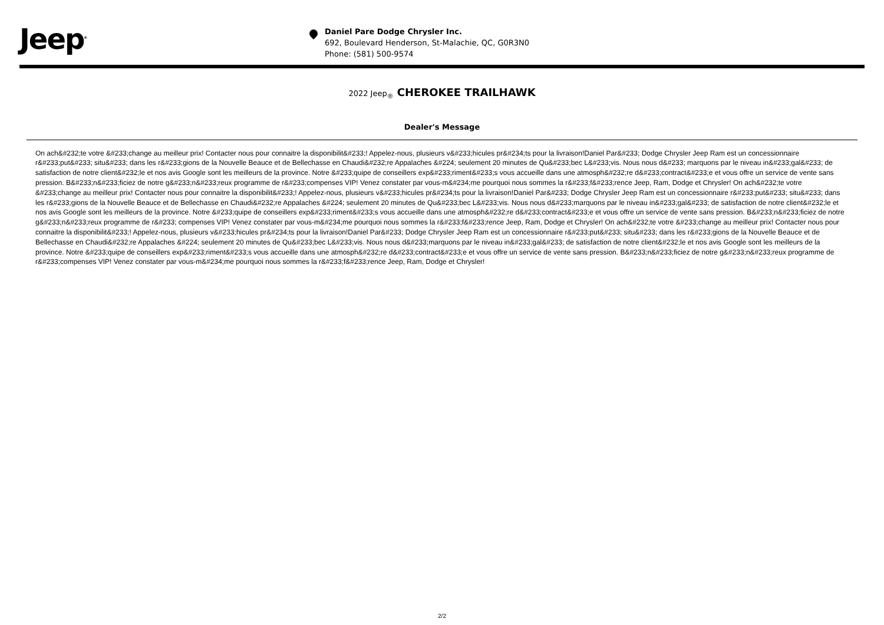Jeep<sup>®</sup>
Daniel Pare Dodge Chrysler Inc.
692, Boulevard Henderson, St-Malachie, QC, G0R3N0
Phone: (581) 500-9574
2022 Jeep<sub>®</sub> CHEROKEE TRAILHAWK
Dealer's Message
On ach&#232;te votre &#233;change au meilleur prix! Contacter nous pour connaitre la disponibilit&#233;! Appelez-nous, plusieurs v&#233;hicules pr&#234;ts pour la livraison!Daniel Par&#233; Dodge Chrysler Jeep Ram est un concessionnaire r&#233;put&#233; situ&#233; dans les r&#233;gions de la Nouvelle Beauce et de Bellechasse en Chaudi&#232;re Appalaches &#224; seulement 20 minutes de Qu&#233;bec L&#233;vis. Nous nous d&#233; marquons par le niveau in&#233;gal&#233; de satisfaction de notre client&#232;le et nos avis Google sont les meilleurs de la province. Notre &#233;quipe de conseillers exp&#233;riment&#233;s vous accueille dans une atmosph&#232;re d&#233;contract&#233;e et vous offre un service de vente sans pression. B&#233;n&#233;ficiez de notre g&#233;n&#233;reux programme de r&#233;compenses VIP! Venez constater par vous-m&#234;me pourquoi nous sommes la r&#233;f&#233;rence Jeep, Ram, Dodge et Chrysler! On ach&#232;te votre &#233;change au meilleur prix! Contacter nous pour connaitre la disponibilit&#233;! Appelez-nous, plusieurs v&#233;hicules pr&#234;ts pour la livraison!Daniel Par&#233; Dodge Chrysler Jeep Ram est un concessionnaire r&#233;put&#233; situ&#233; dans les r&#233;gions de la Nouvelle Beauce et de Bellechasse en Chaudi&#232;re Appalaches &#224; seulement 20 minutes de Qu&#233;bec L&#233;vis. Nous nous d&#233;marquons par le niveau in&#233;gal&#233; de satisfaction de notre client&#232;le et nos avis Google sont les meilleurs de la province. Notre &#233;quipe de conseillers exp&#233;riment&#233;s vous accueille dans une atmosph&#232;re d&#233;contract&#233;e et vous offre un service de vente sans pression. B&#233;n&#233;ficiez de notre g&#233;n&#233;reux programme de r&#233; compenses VIP! Venez constater par vous-m&#234;me pourquoi nous sommes la r&#233;f&#233;rence Jeep, Ram, Dodge et Chrysler! On ach&#232;te votre &#233;change au meilleur prix! Contacter nous pour connaitre la disponibilit&#233;! Appelez-nous, plusieurs v&#233;hicules pr&#234;ts pour la livraison!Daniel Par&#233; Dodge Chrysler Jeep Ram est un concessionnaire r&#233;put&#233; situ&#233; dans les r&#233;gions de la Nouvelle Beauce et de Bellechasse en Chaudi&#232;re Appalaches &#224; seulement 20 minutes de Qu&#233;bec L&#233;vis. Nous nous d&#233;marquons par le niveau in&#233;gal&#233; de satisfaction de notre client&#232;le et nos avis Google sont les meilleurs de la province. Notre &#233;quipe de conseillers exp&#233;riment&#233;s vous accueille dans une atmosph&#232;re d&#233;contract&#233;e et vous offre un service de vente sans pression. B&#233;n&#233;ficiez de notre g&#233;n&#233;reux programme de r&#233;compenses VIP! Venez constater par vous-m&#234;me pourquoi nous sommes la r&#233;f&#233;rence Jeep, Ram, Dodge et Chrysler!
2/2